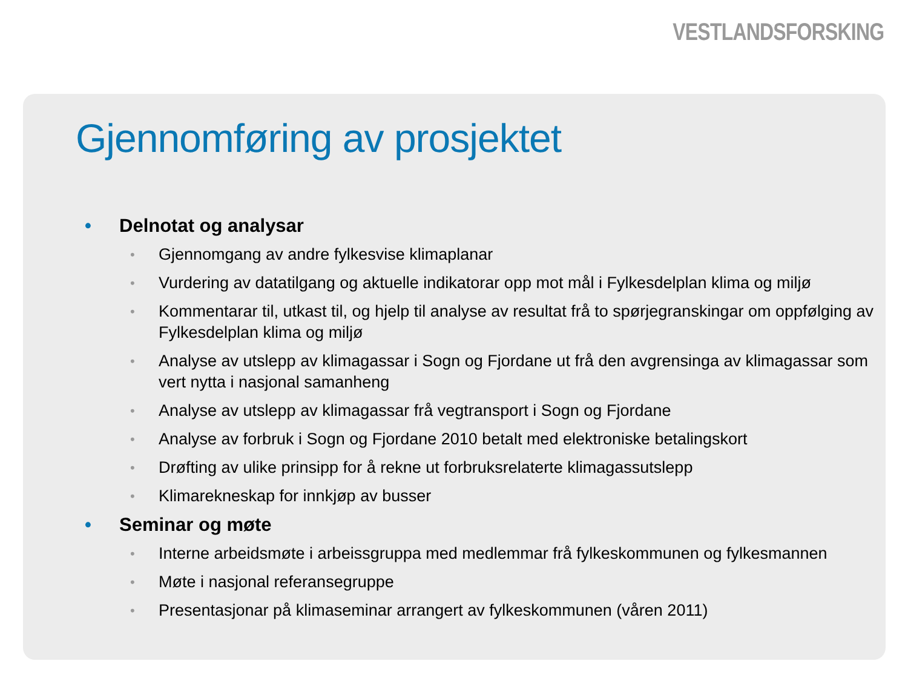VESTLANDSFORSKING
Gjennomføring av prosjektet
• Delnotat og analysar
• Gjennomgang av andre fylkesvise klimaplanar
• Vurdering av datatilgang og aktuelle indikatorar opp mot mål i Fylkesdelplan klima og miljø
• Kommentarar til, utkast til, og hjelp til analyse av resultat frå to spørjegranskingar om oppfølging av Fylkesdelplan klima og miljø
• Analyse av utslepp av klimagassar i Sogn og Fjordane ut frå den avgrensinga av klimagassar som vert nytta i nasjonal samanheng
• Analyse av utslepp av klimagassar frå vegtransport i Sogn og Fjordane
• Analyse av forbruk i Sogn og Fjordane 2010 betalt med elektroniske betalingskort
• Drøfting av ulike prinsipp for å rekne ut forbruksrelaterte klimagassutslepp
• Klimarekneskap for innkjøp av busser
• Seminar og møte
• Interne arbeidsmøte i arbeissgruppa med medlemmar frå fylkeskommunen og fylkesmannen
• Møte i nasjonal referansegruppe
• Presentasjonar på klimaseminar arrangert av fylkeskommunen (våren 2011)